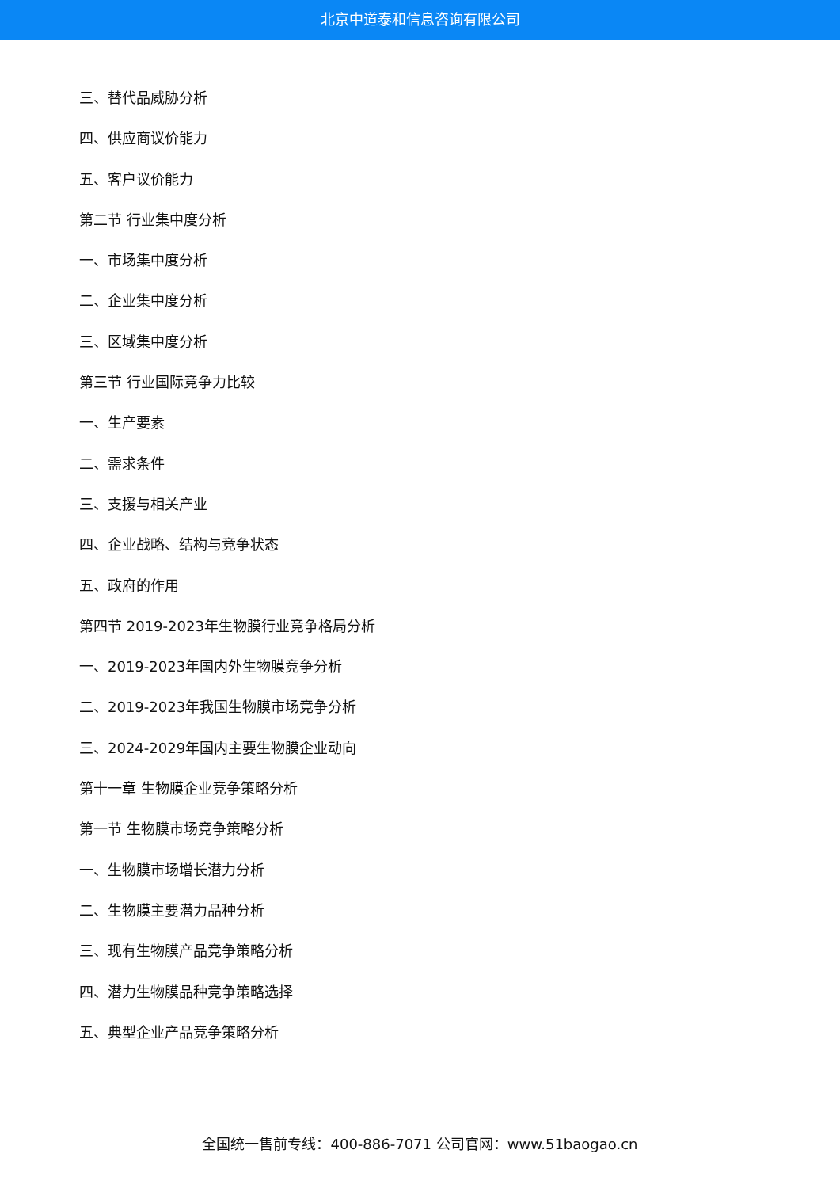北京中道泰和信息咨询有限公司
三、替代品威胁分析
四、供应商议价能力
五、客户议价能力
第二节 行业集中度分析
一、市场集中度分析
二、企业集中度分析
三、区域集中度分析
第三节 行业国际竞争力比较
一、生产要素
二、需求条件
三、支援与相关产业
四、企业战略、结构与竞争状态
五、政府的作用
第四节 2019-2023年生物膜行业竞争格局分析
一、2019-2023年国内外生物膜竞争分析
二、2019-2023年我国生物膜市场竞争分析
三、2024-2029年国内主要生物膜企业动向
第十一章 生物膜企业竞争策略分析
第一节 生物膜市场竞争策略分析
一、生物膜市场增长潜力分析
二、生物膜主要潜力品种分析
三、现有生物膜产品竞争策略分析
四、潜力生物膜品种竞争策略选择
五、典型企业产品竞争策略分析
全国统一售前专线：400-886-7071 公司官网：www.51baogao.cn